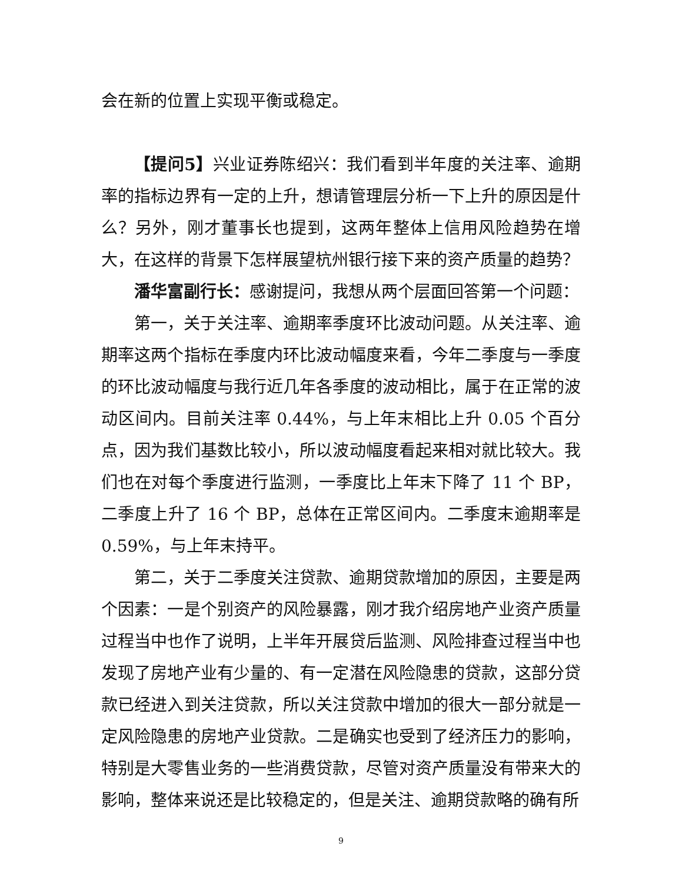会在新的位置上实现平衡或稳定。
【提问5】兴业证券陈绍兴：我们看到半年度的关注率、逾期率的指标边界有一定的上升，想请管理层分析一下上升的原因是什么？另外，刚才董事长也提到，这两年整体上信用风险趋势在增大，在这样的背景下怎样展望杭州银行接下来的资产质量的趋势？
潘华富副行长：感谢提问，我想从两个层面回答第一个问题：
第一，关于关注率、逾期率季度环比波动问题。从关注率、逾期率这两个指标在季度内环比波动幅度来看，今年二季度与一季度的环比波动幅度与我行近几年各季度的波动相比，属于在正常的波动区间内。目前关注率 0.44%，与上年末相比上升 0.05 个百分点，因为我们基数比较小，所以波动幅度看起来相对就比较大。我们也在对每个季度进行监测，一季度比上年末下降了 11 个 BP，二季度上升了 16 个 BP，总体在正常区间内。二季度末逾期率是 0.59%，与上年末持平。
第二，关于二季度关注贷款、逾期贷款增加的原因，主要是两个因素：一是个别资产的风险暴露，刚才我介绍房地产业资产质量过程当中也作了说明，上半年开展贷后监测、风险排查过程当中也发现了房地产业有少量的、有一定潜在风险隐患的贷款，这部分贷款已经进入到关注贷款，所以关注贷款中增加的很大一部分就是一定风险隐患的房地产业贷款。二是确实也受到了经济压力的影响，特别是大零售业务的一些消费贷款，尽管对资产质量没有带来大的影响，整体来说还是比较稳定的，但是关注、逾期贷款略的确有所
9